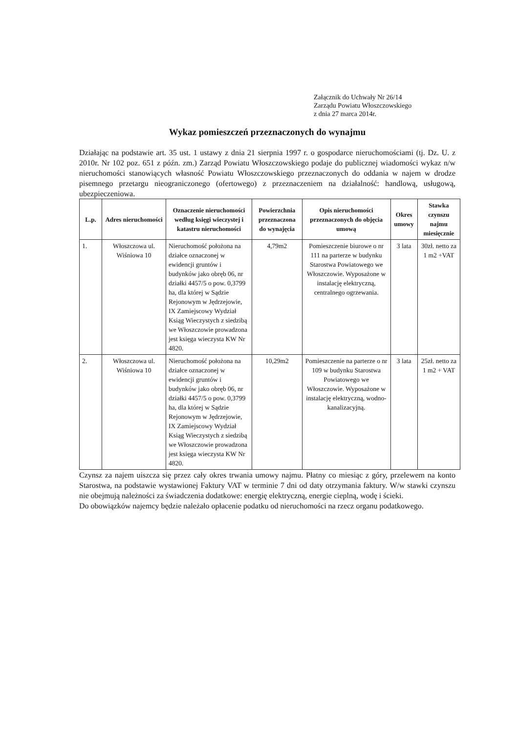Załącznik do Uchwały Nr 26/14
Zarządu Powiatu Włoszczowskiego
z dnia 27 marca 2014r.
Wykaz pomieszczeń przeznaczonych do wynajmu
Działając na podstawie art. 35 ust. 1 ustawy z dnia 21 sierpnia 1997 r. o gospodarce nieruchomościami (tj. Dz. U. z 2010r. Nr 102 poz. 651 z późn. zm.) Zarząd Powiatu Włoszczowskiego podaje do publicznej wiadomości wykaz n/w nieruchomości stanowiących własność Powiatu Włoszczowskiego przeznaczonych do oddania w najem w drodze pisemnego przetargu nieograniczonego (ofertowego) z przeznaczeniem na działalność: handlową, usługową, ubezpieczeniowa.
| L.p. | Adres nieruchomości | Oznaczenie nieruchomości według księgi wieczystej i katastru nieruchomości | Powierzchnia przeznaczona do wynajęcia | Opis nieruchomości przeznaczonych do objęcia umową | Okres umowy | Stawka czynszu najmu miesięcznie |
| --- | --- | --- | --- | --- | --- | --- |
| 1. | Włoszczowa ul. Wiśniowa 10 | Nieruchomość położona na działce oznaczonej w ewidencji gruntów i budynków jako obręb 06, nr działki 4457/5 o pow. 0,3799 ha, dla której w Sądzie Rejonowym w Jędrzejowie, IX Zamiejscowy Wydział Ksiąg Wieczystych z siedzibą we Włoszczowie prowadzona jest księga wieczysta KW Nr 4820. | 4,79m2 | Pomieszczenie biurowe o nr 111 na parterze w budynku Starostwa Powiatowego we Włoszczowie. Wyposażone w instalację elektryczną, centralnego ogrzewania. | 3 lata | 30zł. netto za 1 m2 +VAT |
| 2. | Włoszczowa ul. Wiśniowa 10 | Nieruchomość położona na działce oznaczonej w ewidencji gruntów i budynków jako obręb 06, nr działki 4457/5 o pow. 0,3799 ha, dla której w Sądzie Rejonowym w Jędrzejowie, IX Zamiejscowy Wydział Ksiąg Wieczystych z siedzibą we Włoszczowie prowadzona jest księga wieczysta KW Nr 4820. | 10,29m2 | Pomieszczenie na parterze o nr 109 w budynku Starostwa Powiatowego we Włoszczowie. Wyposażone w instalację elektryczną, wodno-kanalizacyjną. | 3 lata | 25zł. netto za 1 m2 + VAT |
Czynsz za najem uiszcza się przez cały okres trwania umowy najmu. Płatny co miesiąc z góry, przelewem na konto Starostwa, na podstawie wystawionej Faktury VAT w terminie 7 dni od daty otrzymania faktury. W/w stawki czynszu nie obejmują należności za świadczenia dodatkowe: energię elektryczną, energie cieplną, wodę i ścieki.
Do obowiązków najemcy będzie należało opłacenie podatku od nieruchomości na rzecz organu podatkowego.